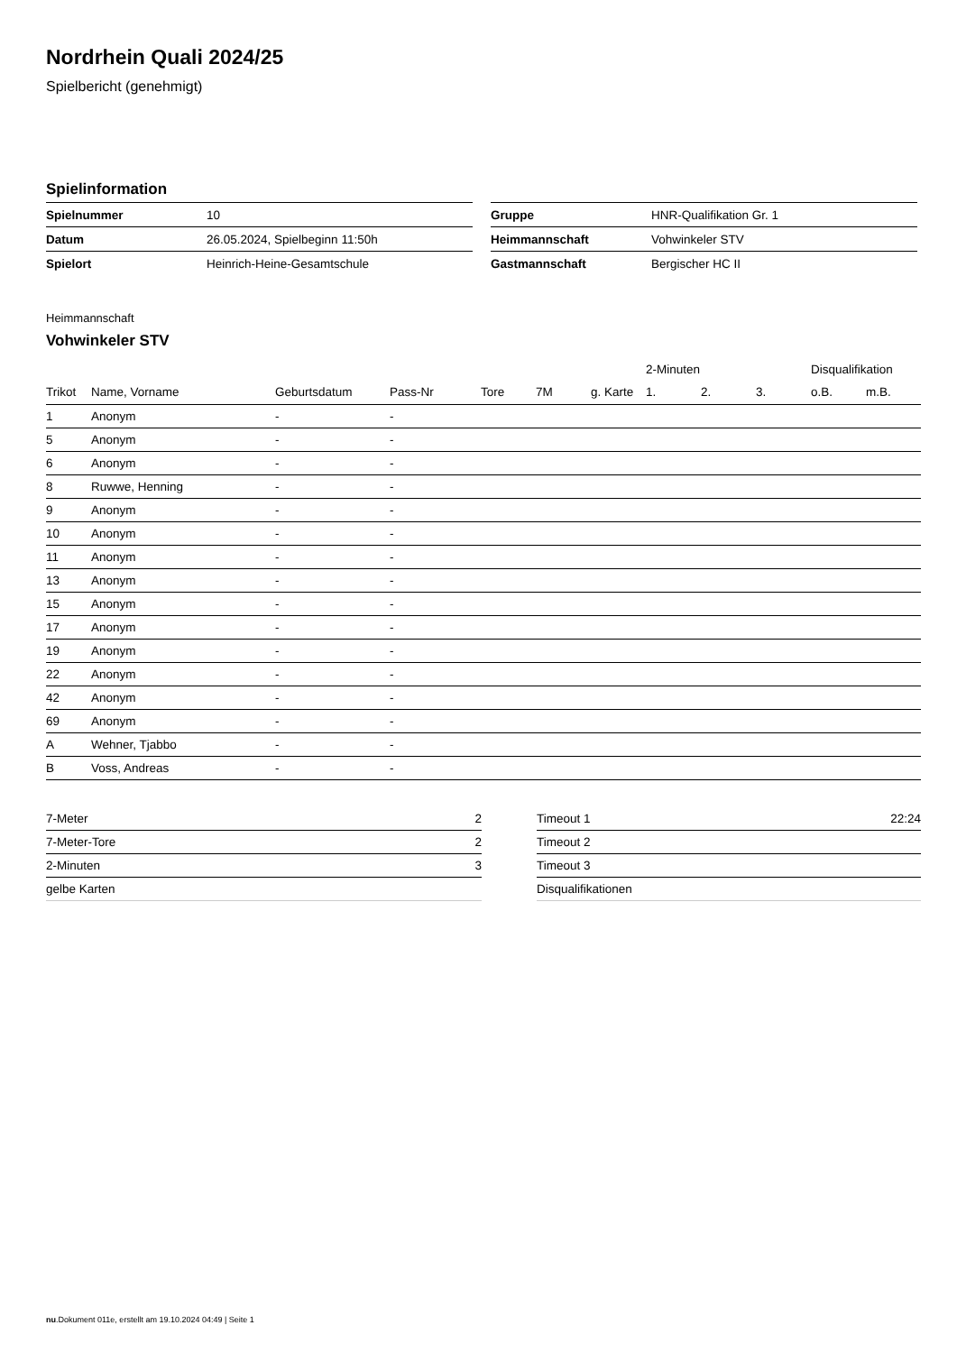Nordrhein Quali 2024/25
Spielbericht (genehmigt)
Spielinformation
| Spielnummer | 10 |
| Datum | 26.05.2024, Spielbeginn 11:50h |
| Spielort | Heinrich-Heine-Gesamtschule |
| Gruppe | HNR-Qualifikation Gr. 1 |
| Heimmannschaft | Vohwinkeler STV |
| Gastmannschaft | Bergischer HC II |
Heimmannschaft
Vohwinkeler STV
| | | | | | | | 2-Minuten | | | Disqualifikation | |
| --- | --- | --- | --- | --- | --- | --- | --- | --- | --- | --- | --- |
| Trikot | Name, Vorname | Geburtsdatum | Pass-Nr | Tore | 7M | g. Karte | 1. | 2. | 3. | o.B. | m.B. |
| 1 | Anonym | - | - | | | | | | | | |
| 5 | Anonym | - | - | | | | | | | | |
| 6 | Anonym | - | - | | | | | | | | |
| 8 | Ruwwe, Henning | - | - | | | | | | | | |
| 9 | Anonym | - | - | | | | | | | | |
| 10 | Anonym | - | - | | | | | | | | |
| 11 | Anonym | - | - | | | | | | | | |
| 13 | Anonym | - | - | | | | | | | | |
| 15 | Anonym | - | - | | | | | | | | |
| 17 | Anonym | - | - | | | | | | | | |
| 19 | Anonym | - | - | | | | | | | | |
| 22 | Anonym | - | - | | | | | | | | |
| 42 | Anonym | - | - | | | | | | | | |
| 69 | Anonym | - | - | | | | | | | | |
| A | Wehner, Tjabbo | - | - | | | | | | | | |
| B | Voss, Andreas | - | - | | | | | | | | |
| 7-Meter | 2 |
| 7-Meter-Tore | 2 |
| 2-Minuten | 3 |
| gelbe Karten | |
| Timeout 1 | 22:24 |
| Timeout 2 | |
| Timeout 3 | |
| Disqualifikationen | |
nu.Dokument 011e, erstellt am 19.10.2024 04:49 | Seite 1